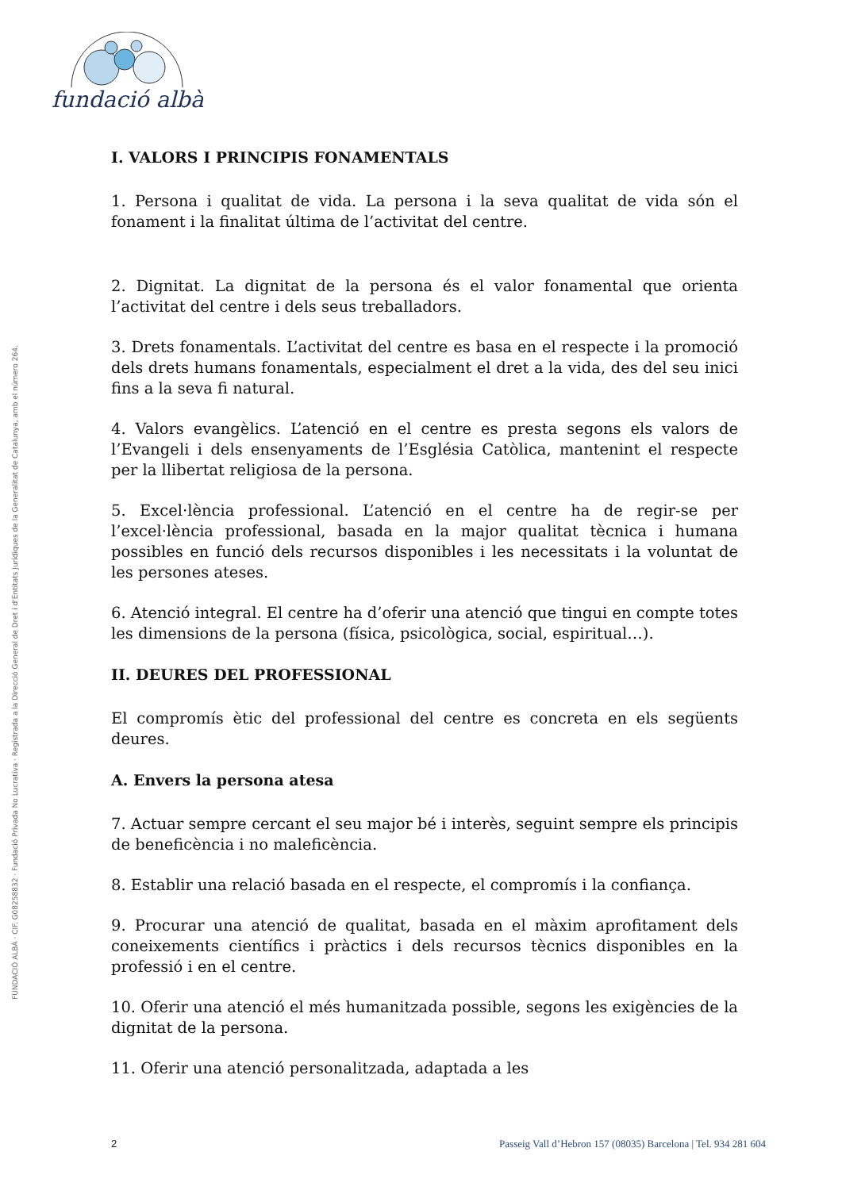fundació albà
FUNDACIÓ ALBÀ · CIF. G08258832 · Fundació Privada No Lucrativa · Registrada a la Direcció General de Dret i d'Entitats Jurídiques de la Generalitat de Catalunya, amb el número 264.
I. VALORS I PRINCIPIS FONAMENTALS
1. Persona i qualitat de vida. La persona i la seva qualitat de vida són el fonament i la finalitat última de l’activitat del centre.
2. Dignitat. La dignitat de la persona és el valor fonamental que orienta l’activitat del centre i dels seus treballadors.
3. Drets fonamentals. L’activitat del centre es basa en el respecte i la promoció dels drets humans fonamentals, especialment el dret a la vida, des del seu inici fins a la seva fi natural.
4. Valors evangèlics. L’atenció en el centre es presta segons els valors de l’Evangeli i dels ensenyaments de l’Església Catòlica, mantenint el respecte per la llibertat religiosa de la persona.
5. Excel·lència professional. L’atenció en el centre ha de regir-se per l’excel·lència professional, basada en la major qualitat tècnica i humana possibles en funció dels recursos disponibles i les necessitats i la voluntat de les persones ateses.
6. Atenció integral. El centre ha d’oferir una atenció que tingui en compte totes les dimensions de la persona (física, psicològica, social, espiritual…).
II. DEURES DEL PROFESSIONAL
El compromís ètic del professional del centre es concreta en els següents deures.
A. Envers la persona atesa
7. Actuar sempre cercant el seu major bé i interès, seguint sempre els principis de beneficència i no maleficència.
8. Establir una relació basada en el respecte, el compromís i la confiança.
9. Procurar una atenció de qualitat, basada en el màxim aprofitament dels coneixements científics i pràctics i dels recursos tècnics disponibles en la professió i en el centre.
10. Oferir una atenció el més humanitzada possible, segons les exigències de la dignitat de la persona.
11. Oferir una atenció personalitzada, adaptada a les
2 Passeig Vall d’Hebron 157 (08035) Barcelona | Tel. 934 281 604